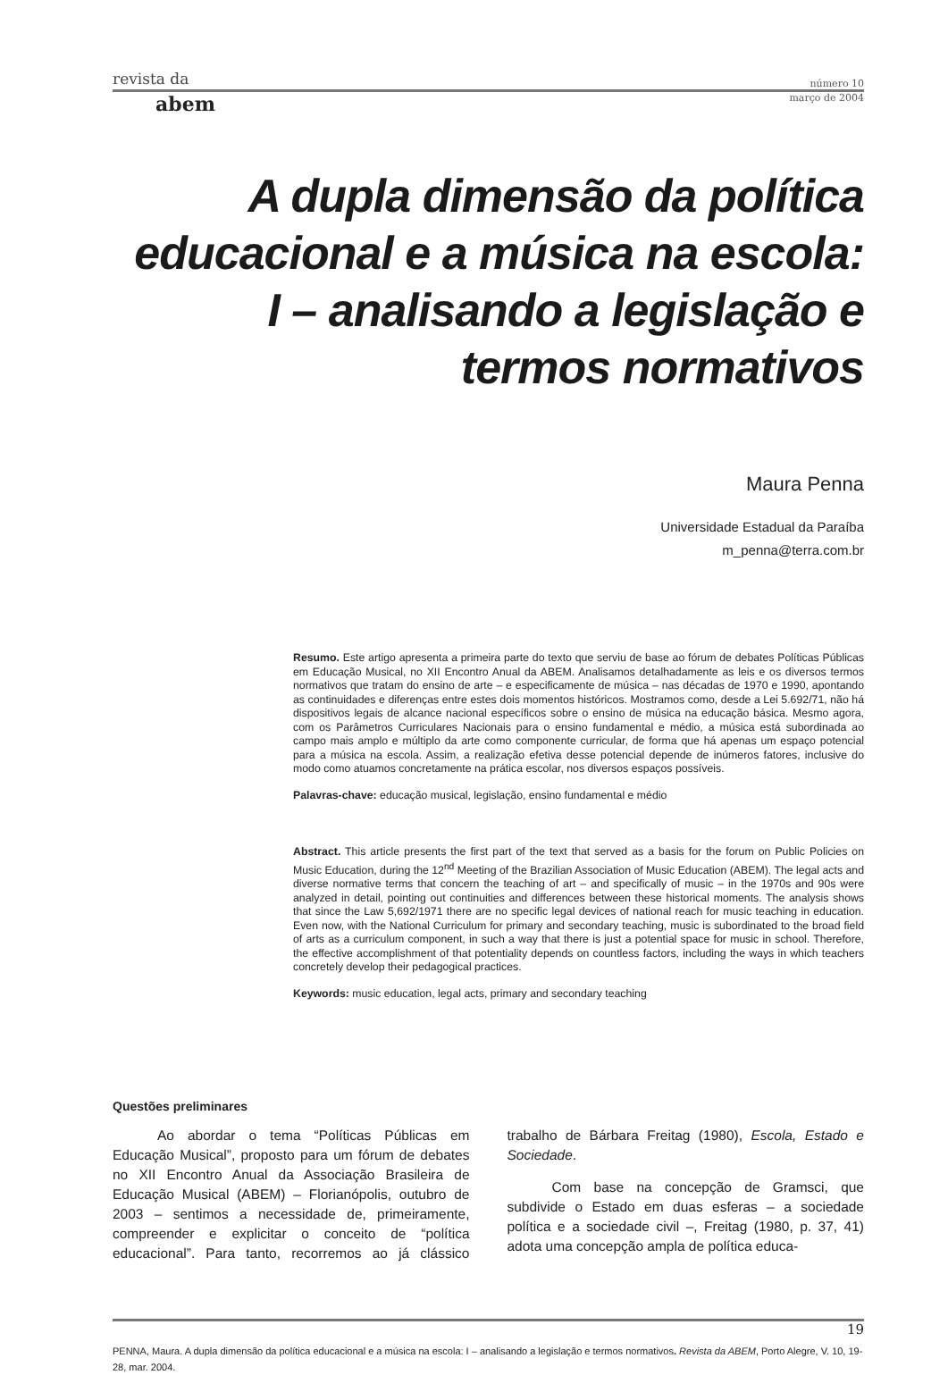revista da número 10
abem março de 2004
A dupla dimensão da política educacional e a música na escola: I – analisando a legislação e termos normativos
Maura Penna
Universidade Estadual da Paraíba
m_penna@terra.com.br
Resumo. Este artigo apresenta a primeira parte do texto que serviu de base ao fórum de debates Políticas Públicas em Educação Musical, no XII Encontro Anual da ABEM. Analisamos detalhadamente as leis e os diversos termos normativos que tratam do ensino de arte – e especificamente de música – nas décadas de 1970 e 1990, apontando as continuidades e diferenças entre estes dois momentos históricos. Mostramos como, desde a Lei 5.692/71, não há dispositivos legais de alcance nacional específicos sobre o ensino de música na educação básica. Mesmo agora, com os Parâmetros Curriculares Nacionais para o ensino fundamental e médio, a música está subordinada ao campo mais amplo e múltiplo da arte como componente curricular, de forma que há apenas um espaço potencial para a música na escola. Assim, a realização efetiva desse potencial depende de inúmeros fatores, inclusive do modo como atuamos concretamente na prática escolar, nos diversos espaços possíveis.
Palavras-chave: educação musical, legislação, ensino fundamental e médio
Abstract. This article presents the first part of the text that served as a basis for the forum on Public Policies on Music Education, during the 12<sup>nd</sup> Meeting of the Brazilian Association of Music Education (ABEM). The legal acts and diverse normative terms that concern the teaching of art – and specifically of music – in the 1970s and 90s were analyzed in detail, pointing out continuities and differences between these historical moments. The analysis shows that since the Law 5,692/1971 there are no specific legal devices of national reach for music teaching in education. Even now, with the National Curriculum for primary and secondary teaching, music is subordinated to the broad field of arts as a curriculum component, in such a way that there is just a potential space for music in school. Therefore, the effective accomplishment of that potentiality depends on countless factors, including the ways in which teachers concretely develop their pedagogical practices.
Keywords: music education, legal acts, primary and secondary teaching
Questões preliminares
Ao abordar o tema “Políticas Públicas em Educação Musical”, proposto para um fórum de debates no XII Encontro Anual da Associação Brasileira de Educação Musical (ABEM) – Florianópolis, outubro de 2003 – sentimos a necessidade de, primeiramente, compreender e explicitar o conceito de “política educacional”. Para tanto, recorremos ao já clássico trabalho de Bárbara Freitag (1980), Escola, Estado e Sociedade.
Com base na concepção de Gramsci, que subdivide o Estado em duas esferas – a sociedade política e a sociedade civil –, Freitag (1980, p. 37, 41) adota uma concepção ampla de política educa-
19
PENNA, Maura. A dupla dimensão da política educacional e a música na escola: I – analisando a legislação e termos normativos. Revista da ABEM, Porto Alegre, V. 10, 19-28, mar. 2004.